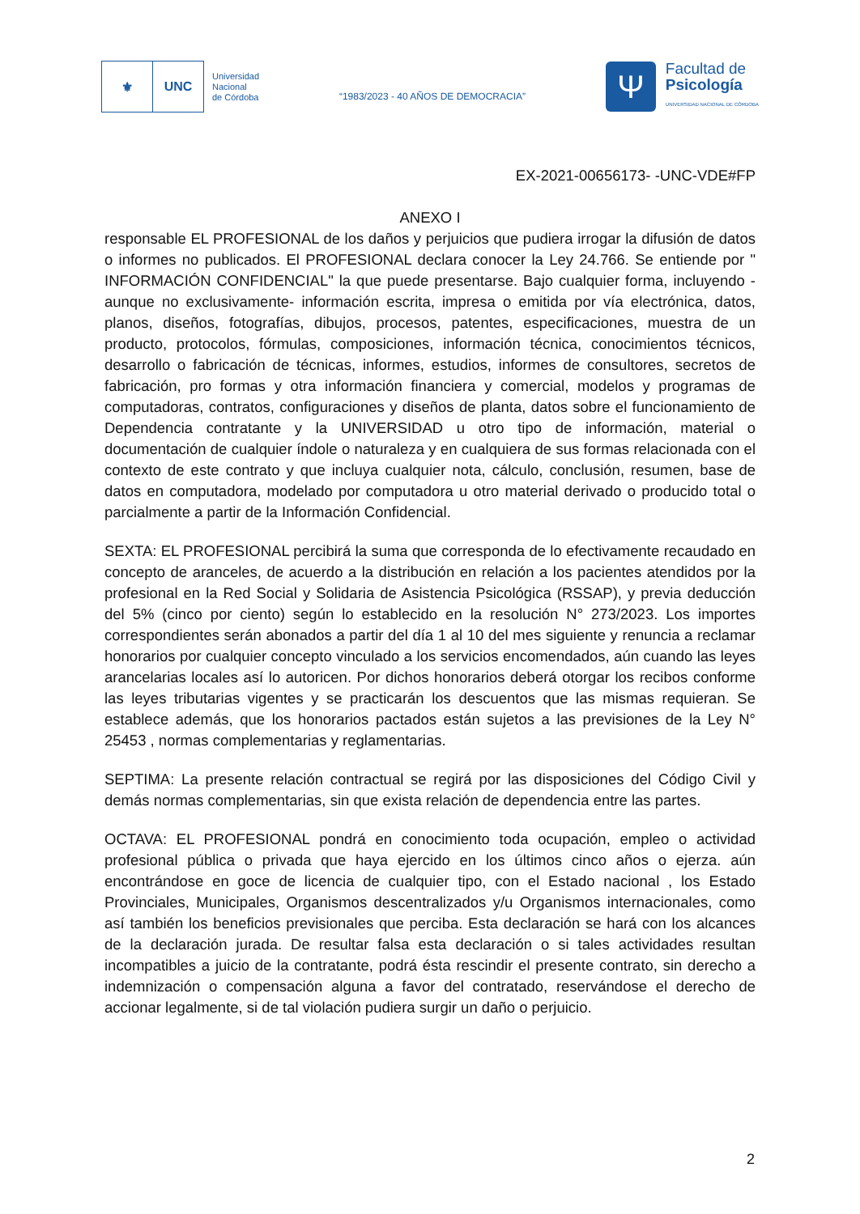⚜ UNC
Universidad
Nacional
de Córdoba
“1983/2023 - 40 AÑOS DE DEMOCRACIA”
Ψ
Facultad de
Psicología
UNIVERSIDAD NACIONAL DE CÓRDOBA
EX-2021-00656173- -UNC-VDE#FP
ANEXO I
responsable EL PROFESIONAL de los daños y perjuicios que pudiera irrogar la difusión de datos o informes no publicados. El PROFESIONAL declara conocer la Ley 24.766. Se entiende por " INFORMACIÓN CONFIDENCIAL" la que puede presentarse. Bajo cualquier forma, incluyendo -aunque no exclusivamente- información escrita, impresa o emitida por vía electrónica, datos, planos, diseños, fotografías, dibujos, procesos, patentes, especificaciones, muestra de un producto, protocolos, fórmulas, composiciones, información técnica, conocimientos técnicos, desarrollo o fabricación de técnicas, informes, estudios, informes de consultores, secretos de fabricación, pro formas y otra información financiera y comercial, modelos y programas de computadoras, contratos, configuraciones y diseños de planta, datos sobre el funcionamiento de Dependencia contratante y la UNIVERSIDAD u otro tipo de información, material o documentación de cualquier índole o naturaleza y en cualquiera de sus formas relacionada con el contexto de este contrato y que incluya cualquier nota, cálculo, conclusión, resumen, base de datos en computadora, modelado por computadora u otro material derivado o producido total o parcialmente a partir de la Información Confidencial.
SEXTA: EL PROFESIONAL percibirá la suma que corresponda de lo efectivamente recaudado en concepto de aranceles, de acuerdo a la distribución en relación a los pacientes atendidos por la profesional en la Red Social y Solidaria de Asistencia Psicológica (RSSAP), y previa deducción del 5% (cinco por ciento) según lo establecido en la resolución N° 273/2023. Los importes correspondientes serán abonados a partir del día 1 al 10 del mes siguiente y renuncia a reclamar honorarios por cualquier concepto vinculado a los servicios encomendados, aún cuando las leyes arancelarias locales así lo autoricen. Por dichos honorarios deberá otorgar los recibos conforme las leyes tributarias vigentes y se practicarán los descuentos que las mismas requieran. Se establece además, que los honorarios pactados están sujetos a las previsiones de la Ley N° 25453 , normas complementarias y reglamentarias.
SEPTIMA: La presente relación contractual se regirá por las disposiciones del Código Civil y demás normas complementarias, sin que exista relación de dependencia entre las partes.
OCTAVA: EL PROFESIONAL pondrá en conocimiento toda ocupación, empleo o actividad profesional pública o privada que haya ejercido en los últimos cinco años o ejerza. aún encontrándose en goce de licencia de cualquier tipo, con el Estado nacional , los Estado Provinciales, Municipales, Organismos descentralizados y/u Organismos internacionales, como así también los beneficios previsionales que perciba. Esta declaración se hará con los alcances de la declaración jurada. De resultar falsa esta declaración o si tales actividades resultan incompatibles a juicio de la contratante, podrá ésta rescindir el presente contrato, sin derecho a indemnización o compensación alguna a favor del contratado, reservándose el derecho de accionar legalmente, si de tal violación pudiera surgir un daño o perjuicio.
2